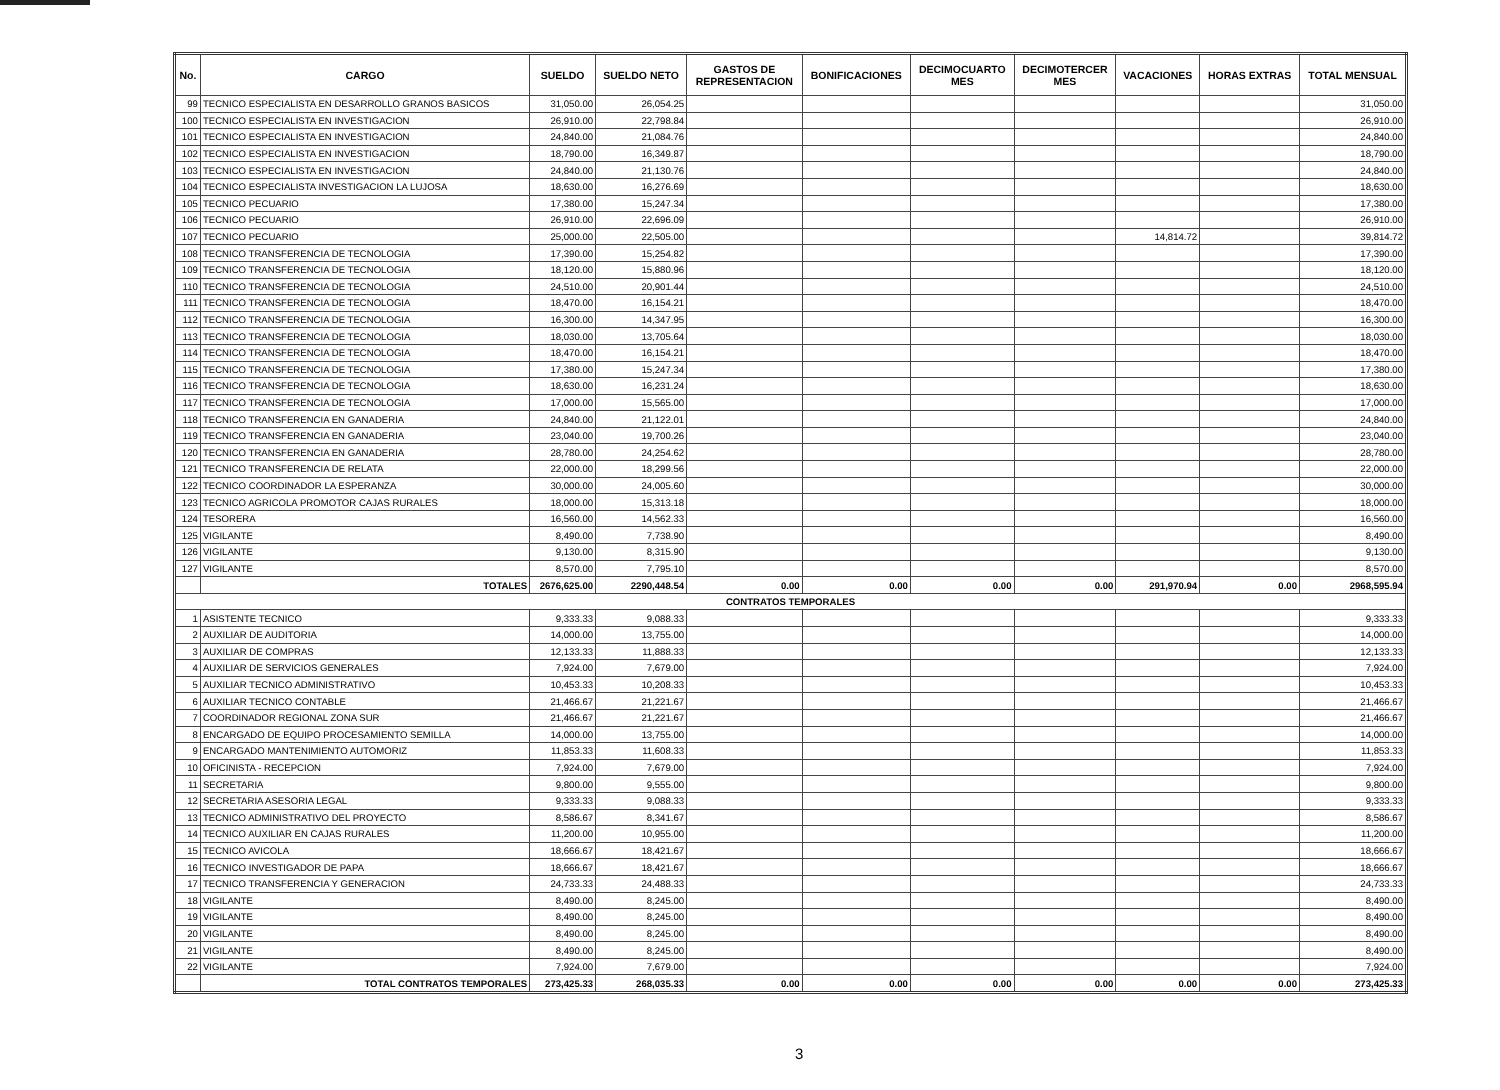| No. | CARGO | SUELDO | SUELDO NETO | GASTOS DE REPRESENTACION | BONIFICACIONES | DECIMOCUARTO MES | DECIMOTERCER MES | VACACIONES | HORAS EXTRAS | TOTAL MENSUAL |
| --- | --- | --- | --- | --- | --- | --- | --- | --- | --- | --- |
| 99 | TECNICO ESPECIALISTA EN DESARROLLO GRANOS BASICOS | 31,050.00 | 26,054.25 | | | | | | | 31,050.00 |
| 100 | TECNICO ESPECIALISTA EN INVESTIGACION | 26,910.00 | 22,798.84 | | | | | | | 26,910.00 |
| 101 | TECNICO ESPECIALISTA EN INVESTIGACION | 24,840.00 | 21,084.76 | | | | | | | 24,840.00 |
| 102 | TECNICO ESPECIALISTA EN INVESTIGACION | 18,790.00 | 16,349.87 | | | | | | | 18,790.00 |
| 103 | TECNICO ESPECIALISTA EN INVESTIGACION | 24,840.00 | 21,130.76 | | | | | | | 24,840.00 |
| 104 | TECNICO ESPECIALISTA INVESTIGACION LA LUJOSA | 18,630.00 | 16,276.69 | | | | | | | 18,630.00 |
| 105 | TECNICO PECUARIO | 17,380.00 | 15,247.34 | | | | | | | 17,380.00 |
| 106 | TECNICO PECUARIO | 26,910.00 | 22,696.09 | | | | | | | 26,910.00 |
| 107 | TECNICO PECUARIO | 25,000.00 | 22,505.00 | | | | | 14,814.72 | | 39,814.72 |
| 108 | TECNICO TRANSFERENCIA DE TECNOLOGIA | 17,390.00 | 15,254.82 | | | | | | | 17,390.00 |
| 109 | TECNICO TRANSFERENCIA DE TECNOLOGIA | 18,120.00 | 15,880.96 | | | | | | | 18,120.00 |
| 110 | TECNICO TRANSFERENCIA DE TECNOLOGIA | 24,510.00 | 20,901.44 | | | | | | | 24,510.00 |
| 111 | TECNICO TRANSFERENCIA DE TECNOLOGIA | 18,470.00 | 16,154.21 | | | | | | | 18,470.00 |
| 112 | TECNICO TRANSFERENCIA DE TECNOLOGIA | 16,300.00 | 14,347.95 | | | | | | | 16,300.00 |
| 113 | TECNICO TRANSFERENCIA DE TECNOLOGIA | 18,030.00 | 13,705.64 | | | | | | | 18,030.00 |
| 114 | TECNICO TRANSFERENCIA DE TECNOLOGIA | 18,470.00 | 16,154.21 | | | | | | | 18,470.00 |
| 115 | TECNICO TRANSFERENCIA DE TECNOLOGIA | 17,380.00 | 15,247.34 | | | | | | | 17,380.00 |
| 116 | TECNICO TRANSFERENCIA DE TECNOLOGIA | 18,630.00 | 16,231.24 | | | | | | | 18,630.00 |
| 117 | TECNICO TRANSFERENCIA DE TECNOLOGIA | 17,000.00 | 15,565.00 | | | | | | | 17,000.00 |
| 118 | TECNICO TRANSFERENCIA EN GANADERIA | 24,840.00 | 21,122.01 | | | | | | | 24,840.00 |
| 119 | TECNICO TRANSFERENCIA EN GANADERIA | 23,040.00 | 19,700.26 | | | | | | | 23,040.00 |
| 120 | TECNICO TRANSFERENCIA EN GANADERIA | 28,780.00 | 24,254.62 | | | | | | | 28,780.00 |
| 121 | TECNICO TRANSFERENCIA DE RELATA | 22,000.00 | 18,299.56 | | | | | | | 22,000.00 |
| 122 | TECNICO COORDINADOR LA ESPERANZA | 30,000.00 | 24,005.60 | | | | | | | 30,000.00 |
| 123 | TECNICO AGRICOLA PROMOTOR CAJAS RURALES | 18,000.00 | 15,313.18 | | | | | | | 18,000.00 |
| 124 | TESORERA | 16,560.00 | 14,562.33 | | | | | | | 16,560.00 |
| 125 | VIGILANTE | 8,490.00 | 7,738.90 | | | | | | | 8,490.00 |
| 126 | VIGILANTE | 9,130.00 | 8,315.90 | | | | | | | 9,130.00 |
| 127 | VIGILANTE | 8,570.00 | 7,795.10 | | | | | | | 8,570.00 |
| | TOTALES | 2676,625.00 | 2290,448.54 | 0.00 | 0.00 | 0.00 | 0.00 | 291,970.94 | 0.00 | 2968,595.94 |
| CONTRATOS TEMPORALES | | | | | | | | | | |
| 1 | ASISTENTE TECNICO | 9,333.33 | 9,088.33 | | | | | | | 9,333.33 |
| 2 | AUXILIAR DE AUDITORIA | 14,000.00 | 13,755.00 | | | | | | | 14,000.00 |
| 3 | AUXILIAR DE COMPRAS | 12,133.33 | 11,888.33 | | | | | | | 12,133.33 |
| 4 | AUXILIAR DE SERVICIOS GENERALES | 7,924.00 | 7,679.00 | | | | | | | 7,924.00 |
| 5 | AUXILIAR TECNICO ADMINISTRATIVO | 10,453.33 | 10,208.33 | | | | | | | 10,453.33 |
| 6 | AUXILIAR TECNICO CONTABLE | 21,466.67 | 21,221.67 | | | | | | | 21,466.67 |
| 7 | COORDINADOR REGIONAL ZONA SUR | 21,466.67 | 21,221.67 | | | | | | | 21,466.67 |
| 8 | ENCARGADO DE EQUIPO PROCESAMIENTO SEMILLA | 14,000.00 | 13,755.00 | | | | | | | 14,000.00 |
| 9 | ENCARGADO MANTENIMIENTO AUTOMORIZ | 11,853.33 | 11,608.33 | | | | | | | 11,853.33 |
| 10 | OFICINISTA - RECEPCION | 7,924.00 | 7,679.00 | | | | | | | 7,924.00 |
| 11 | SECRETARIA | 9,800.00 | 9,555.00 | | | | | | | 9,800.00 |
| 12 | SECRETARIA ASESORIA LEGAL | 9,333.33 | 9,088.33 | | | | | | | 9,333.33 |
| 13 | TECNICO ADMINISTRATIVO DEL PROYECTO | 8,586.67 | 8,341.67 | | | | | | | 8,586.67 |
| 14 | TECNICO AUXILIAR EN CAJAS RURALES | 11,200.00 | 10,955.00 | | | | | | | 11,200.00 |
| 15 | TECNICO AVICOLA | 18,666.67 | 18,421.67 | | | | | | | 18,666.67 |
| 16 | TECNICO INVESTIGADOR DE PAPA | 18,666.67 | 18,421.67 | | | | | | | 18,666.67 |
| 17 | TECNICO TRANSFERENCIA Y GENERACION | 24,733.33 | 24,488.33 | | | | | | | 24,733.33 |
| 18 | VIGILANTE | 8,490.00 | 8,245.00 | | | | | | | 8,490.00 |
| 19 | VIGILANTE | 8,490.00 | 8,245.00 | | | | | | | 8,490.00 |
| 20 | VIGILANTE | 8,490.00 | 8,245.00 | | | | | | | 8,490.00 |
| 21 | VIGILANTE | 8,490.00 | 8,245.00 | | | | | | | 8,490.00 |
| 22 | VIGILANTE | 7,924.00 | 7,679.00 | | | | | | | 7,924.00 |
| | TOTAL CONTRATOS TEMPORALES | 273,425.33 | 268,035.33 | 0.00 | 0.00 | 0.00 | 0.00 | 0.00 | 0.00 | 273,425.33 |
3